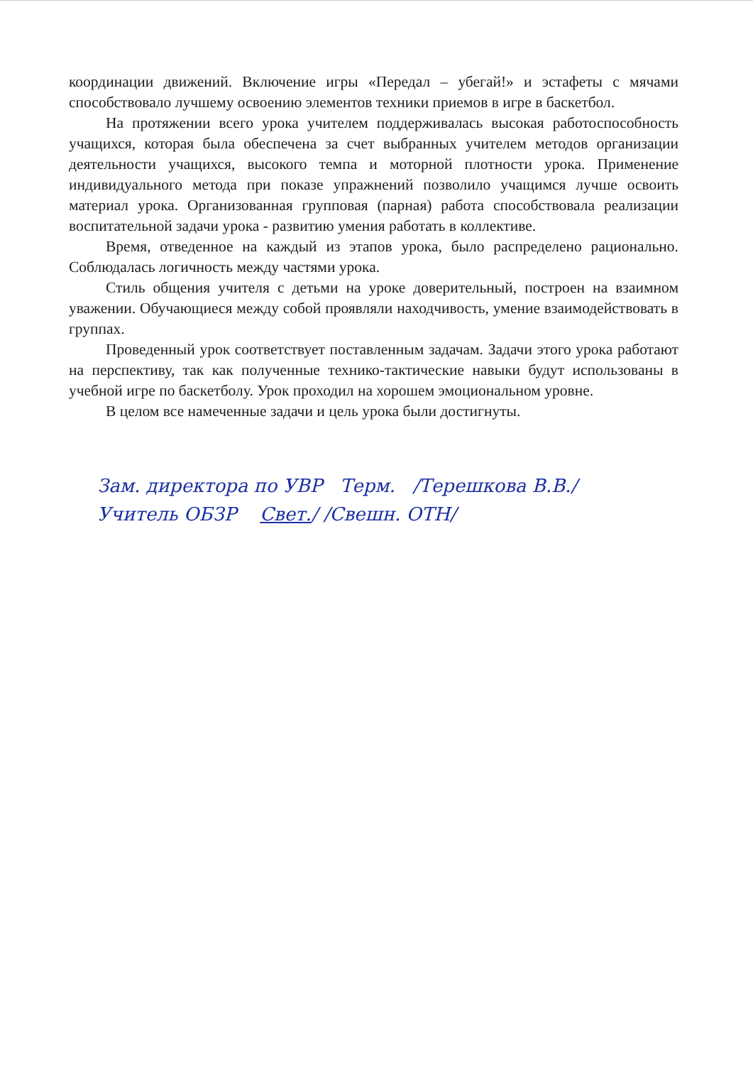координации движений. Включение игры «Передал – убегай!» и эстафеты с мячами способствовало лучшему освоению элементов техники приемов в игре в баскетбол.
На протяжении всего урока учителем поддерживалась высокая работоспособность учащихся, которая была обеспечена за счет выбранных учителем методов организации деятельности учащихся, высокого темпа и моторной плотности урока. Применение индивидуального метода при показе упражнений позволило учащимся лучше освоить материал урока. Организованная групповая (парная) работа способствовала реализации воспитательной задачи урока - развитию умения работать в коллективе.
Время, отведенное на каждый из этапов урока, было распределено рационально. Соблюдалась логичность между частями урока.
Стиль общения учителя с детьми на уроке доверительный, построен на взаимном уважении. Обучающиеся между собой проявляли находчивость, умение взаимодействовать в группах.
Проведенный урок соответствует поставленным задачам. Задачи этого урока работают на перспективу, так как полученные технико-тактические навыки будут использованы в учебной игре по баскетболу. Урок проходил на хорошем эмоциональном уровне.
В целом все намеченные задачи и цель урока были достигнуты.
Зам. директора по УВР Терм. /Терешкова В.В./
Учитель ОБЗР Свет./ /Свешн. ОТН/